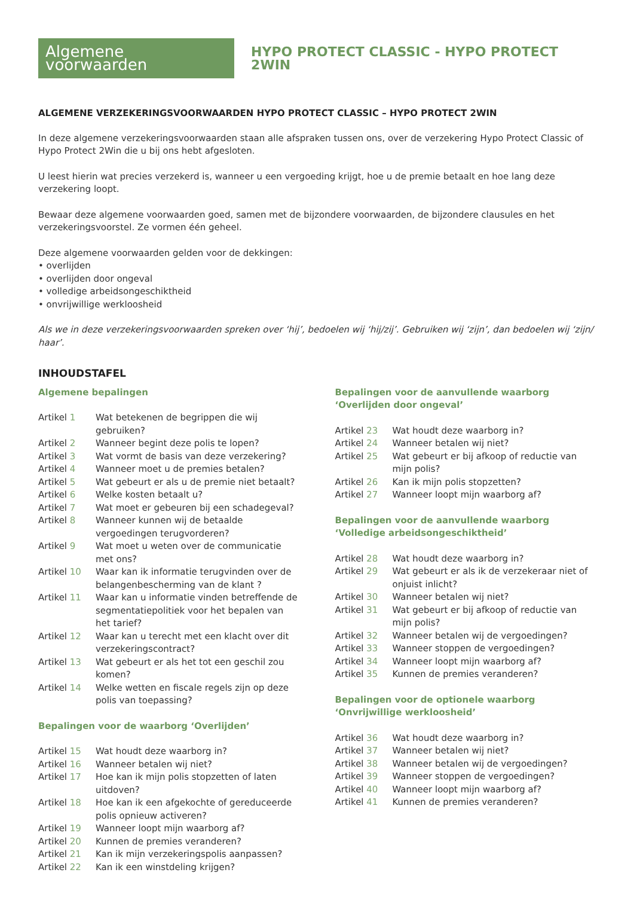Algemene voorwaarden
HYPO PROTECT CLASSIC - HYPO PROTECT 2WIN
ALGEMENE VERZEKERINGSVOORWAARDEN HYPO PROTECT CLASSIC – HYPO PROTECT 2WIN
In deze algemene verzekeringsvoorwaarden staan alle afspraken tussen ons, over de verzekering Hypo Protect Classic of Hypo Protect 2Win die u bij ons hebt afgesloten.
U leest hierin wat precies verzekerd is, wanneer u een vergoeding krijgt, hoe u de premie betaalt en hoe lang deze verzekering loopt.
Bewaar deze algemene voorwaarden goed, samen met de bijzondere voorwaarden, de bijzondere clausules en het verzekeringsvoorstel. Ze vormen één geheel.
Deze algemene voorwaarden gelden voor de dekkingen:
• overlijden
• overlijden door ongeval
• volledige arbeidsongeschiktheid
• onvrijwillige werkloosheid
Als we in deze verzekeringsvoorwaarden spreken over ‘hij’, bedoelen wij ‘hij/zij’. Gebruiken wij ‘zijn’, dan bedoelen wij ‘zijn/ haar’.
INHOUDSTAFEL
Algemene bepalingen
| Artikel 1 | Wat betekenen de begrippen die wij gebruiken? |
| Artikel 2 | Wanneer begint deze polis te lopen? |
| Artikel 3 | Wat vormt de basis van deze verzekering? |
| Artikel 4 | Wanneer moet u de premies betalen? |
| Artikel 5 | Wat gebeurt er als u de premie niet betaalt? |
| Artikel 6 | Welke kosten betaalt u? |
| Artikel 7 | Wat moet er gebeuren bij een schadegeval? |
| Artikel 8 | Wanneer kunnen wij de betaalde vergoedingen terugvorderen? |
| Artikel 9 | Wat moet u weten over de communicatie met ons? |
| Artikel 10 | Waar kan ik informatie terugvinden over de belangenbescherming van de klant ? |
| Artikel 11 | Waar kan u informatie vinden betreffende de segmentatiepolitiek voor het bepalen van het tarief? |
| Artikel 12 | Waar kan u terecht met een klacht over dit verzekeringscontract? |
| Artikel 13 | Wat gebeurt er als het tot een geschil zou komen? |
| Artikel 14 | Welke wetten en fiscale regels zijn op deze polis van toepassing? |
Bepalingen voor de waarborg ‘Overlijden’
| Artikel 15 | Wat houdt deze waarborg in? |
| Artikel 16 | Wanneer betalen wij niet? |
| Artikel 17 | Hoe kan ik mijn polis stopzetten of laten uitdoven? |
| Artikel 18 | Hoe kan ik een afgekochte of gereduceerde polis opnieuw activeren? |
| Artikel 19 | Wanneer loopt mijn waarborg af? |
| Artikel 20 | Kunnen de premies veranderen? |
| Artikel 21 | Kan ik mijn verzekeringspolis aanpassen? |
| Artikel 22 | Kan ik een winstdeling krijgen? |
Bepalingen voor de aanvullende waarborg ‘Overlijden door ongeval’
| Artikel 23 | Wat houdt deze waarborg in? |
| Artikel 24 | Wanneer betalen wij niet? |
| Artikel 25 | Wat gebeurt er bij afkoop of reductie van mijn polis? |
| Artikel 26 | Kan ik mijn polis stopzetten? |
| Artikel 27 | Wanneer loopt mijn waarborg af? |
Bepalingen voor de aanvullende waarborg ‘Volledige arbeidsongeschiktheid’
| Artikel 28 | Wat houdt deze waarborg in? |
| Artikel 29 | Wat gebeurt er als ik de verzekeraar niet of onjuist inlicht? |
| Artikel 30 | Wanneer betalen wij niet? |
| Artikel 31 | Wat gebeurt er bij afkoop of reductie van mijn polis? |
| Artikel 32 | Wanneer betalen wij de vergoedingen? |
| Artikel 33 | Wanneer stoppen de vergoedingen? |
| Artikel 34 | Wanneer loopt mijn waarborg af? |
| Artikel 35 | Kunnen de premies veranderen? |
Bepalingen voor de optionele waarborg ‘Onvrijwillige werkloosheid’
| Artikel 36 | Wat houdt deze waarborg in? |
| Artikel 37 | Wanneer betalen wij niet? |
| Artikel 38 | Wanneer betalen wij de vergoedingen? |
| Artikel 39 | Wanneer stoppen de vergoedingen? |
| Artikel 40 | Wanneer loopt mijn waarborg af? |
| Artikel 41 | Kunnen de premies veranderen? |